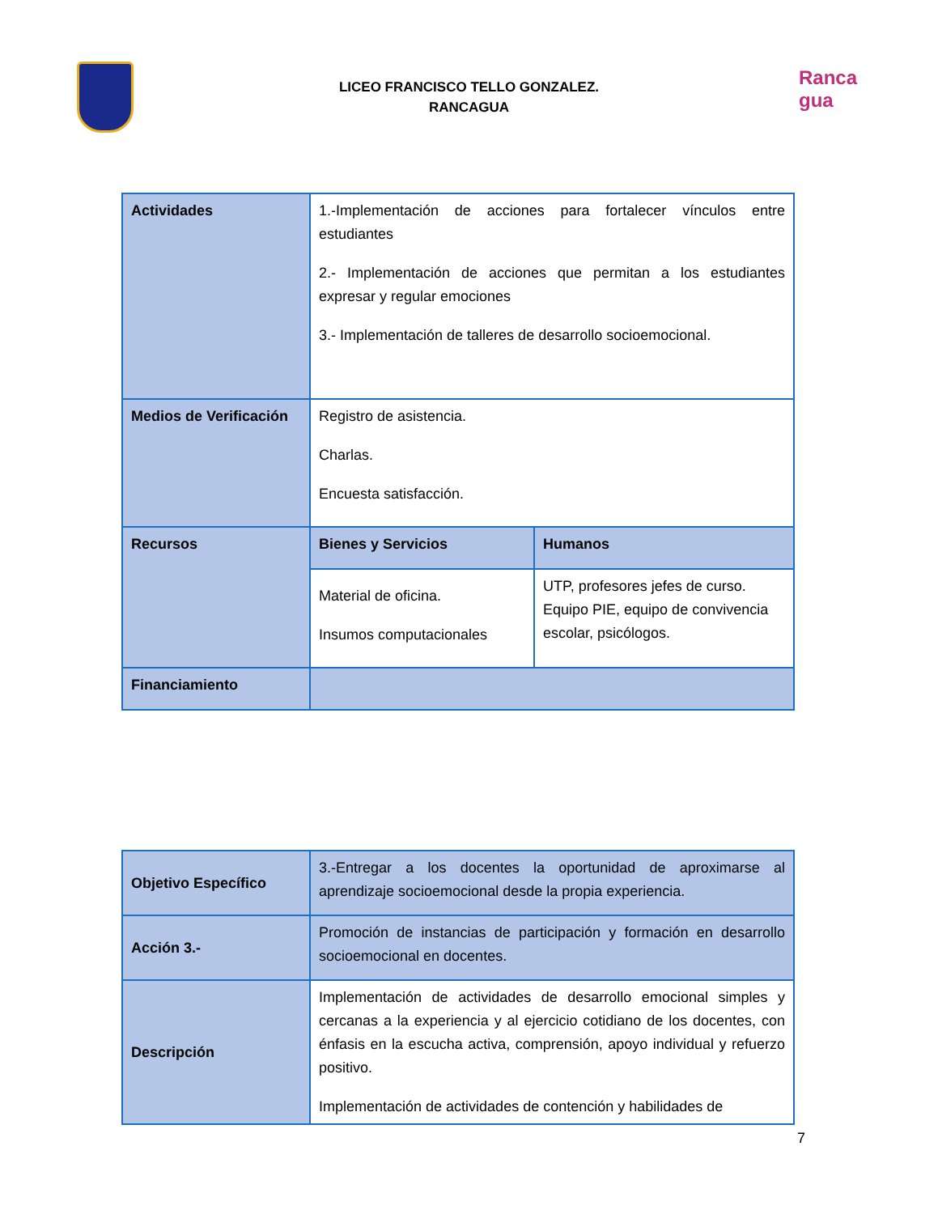Ranca
gua
LICEO FRANCISCO TELLO GONZALEZ.
RANCAGUA
| Actividades | 1.-Implementación de acciones para fortalecer vínculos entre estudiantes 2.- Implementación de acciones que permitan a los estudiantes expresar y regular emociones 3.- Implementación de talleres de desarrollo socioemocional. | |
| Medios de Verificación | Registro de asistencia. Charlas. Encuesta satisfacción. | |
| Recursos | Bienes y Servicios | Humanos |
| | Material de oficina. Insumos computacionales | UTP, profesores jefes de curso. Equipo PIE, equipo de convivencia escolar, psicólogos. |
| Financiamiento | | |
| Objetivo Específico | 3.-Entregar a los docentes la oportunidad de aproximarse al aprendizaje socioemocional desde la propia experiencia. |
| Acción 3.- | Promoción de instancias de participación y formación en desarrollo socioemocional en docentes. |
| Descripción | Implementación de actividades de desarrollo emocional simples y cercanas a la experiencia y al ejercicio cotidiano de los docentes, con énfasis en la escucha activa, comprensión, apoyo individual y refuerzo positivo. Implementación de actividades de contención y habilidades de |
7